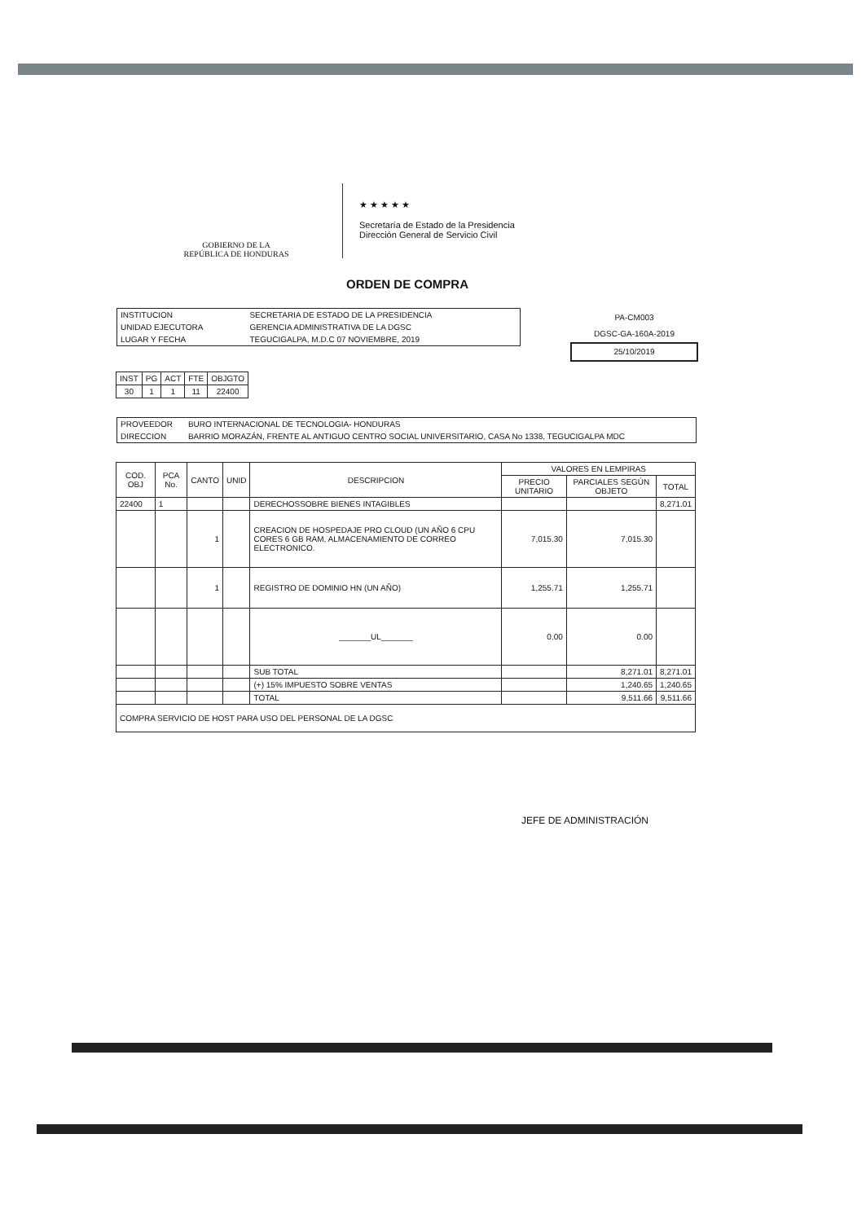GOBIERNO DE LA
REPÚBLICA DE HONDURAS
★ ★ ★ ★ ★
Secretaría de Estado de la Presidencia
Dirección General de Servicio Civil
ORDEN DE COMPRA
| INSTITUCION | SECRETARIA DE ESTADO DE LA PRESIDENCIA |
| UNIDAD EJECUTORA | GERENCIA ADMINISTRATIVA DE LA DGSC |
| LUGAR Y FECHA | TEGUCIGALPA, M.D.C 07 NOVIEMBRE, 2019 |
PA-CM003
DGSC-GA-160A-2019
25/10/2019
| INST | PG | ACT | FTE | OBJGTO |
| 30 | 1 | 1 | 11 | 22400 |
| PROVEEDOR | BURO INTERNACIONAL DE TECNOLOGIA- HONDURAS |
| DIRECCION | BARRIO MORAZÁN, FRENTE AL ANTIGUO CENTRO SOCIAL UNIVERSITARIO, CASA No 1338, TEGUCIGALPA MDC |
| COD. OBJ | PCA No. | CANTO | UNID | DESCRIPCION | VALORES EN LEMPIRAS | | |
| --- | --- | --- | --- | --- | --- | --- | --- |
| | | | | | PRECIO UNITARIO | PARCIALES SEGÚN OBJETO | TOTAL |
| 22400 | 1 | | | DERECHOSSOBRE BIENES INTAGIBLES | | | 8,271.01 |
| | | 1 | | CREACION DE HOSPEDAJE PRO CLOUD (UN AÑO 6 CPU CORES 6 GB RAM, ALMACENAMIENTO DE CORREO ELECTRONICO. | 7,015.30 | 7,015.30 | |
| | | 1 | | REGISTRO DE DOMINIO HN (UN AÑO) | 1,255.71 | 1,255.71 | |
| | | | | _______UL_______ | 0.00 | 0.00 | |
| | | | | SUB TOTAL | | 8,271.01 | 8,271.01 |
| | | | | (+) 15% IMPUESTO SOBRE VENTAS | | 1,240.65 | 1,240.65 |
| | | | | TOTAL | | 9,511.66 | 9,511.66 |
| COMPRA SERVICIO DE HOST PARA USO DEL PERSONAL DE LA DGSC | | | | | | | |
JEFE DE ADMINISTRACIÓN